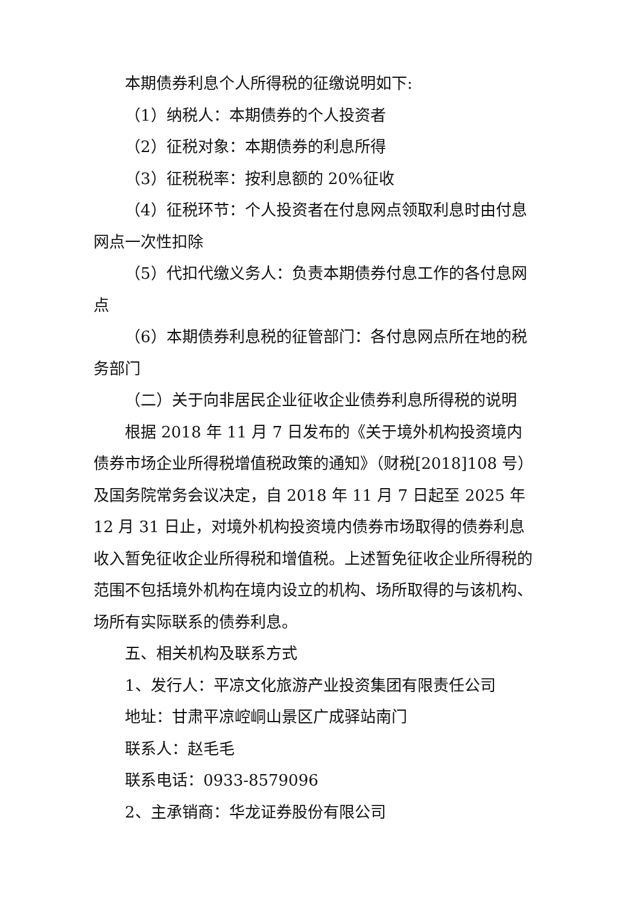本期债券利息个人所得税的征缴说明如下:
（1）纳税人：本期债券的个人投资者
（2）征税对象：本期债券的利息所得
（3）征税税率：按利息额的 20%征收
（4）征税环节：个人投资者在付息网点领取利息时由付息网点一次性扣除
（5）代扣代缴义务人：负责本期债券付息工作的各付息网点
（6）本期债券利息税的征管部门：各付息网点所在地的税务部门
（二）关于向非居民企业征收企业债券利息所得税的说明
根据 2018 年 11 月 7 日发布的《关于境外机构投资境内债券市场企业所得税增值税政策的通知》（财税[2018]108 号）及国务院常务会议决定，自 2018 年 11 月 7 日起至 2025 年 12 月 31 日止，对境外机构投资境内债券市场取得的债券利息收入暂免征收企业所得税和增值税。上述暂免征收企业所得税的范围不包括境外机构在境内设立的机构、场所取得的与该机构、场所有实际联系的债券利息。
五、相关机构及联系方式
1、发行人：平凉文化旅游产业投资集团有限责任公司
地址：甘肃平凉崆峒山景区广成驿站南门
联系人：赵毛毛
联系电话：0933-8579096
2、主承销商：华龙证券股份有限公司